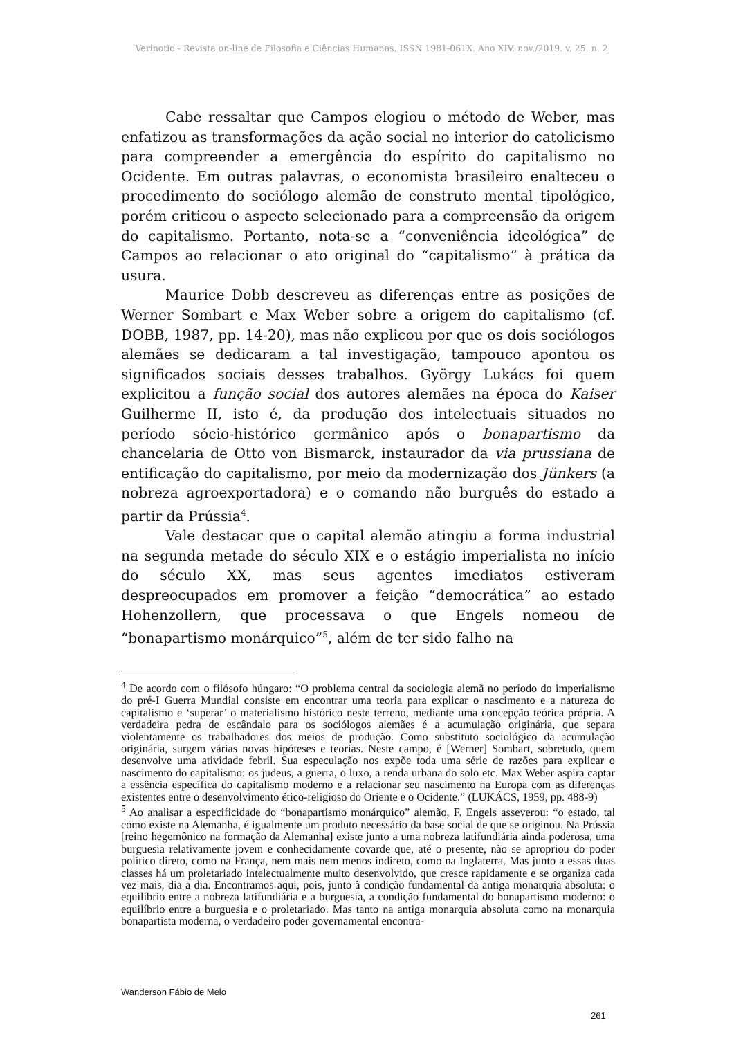Verinotio - Revista on-line de Filosofia e Ciências Humanas. ISSN 1981-061X. Ano XIV. nov./2019. v. 25. n. 2
Cabe ressaltar que Campos elogiou o método de Weber, mas enfatizou as transformações da ação social no interior do catolicismo para compreender a emergência do espírito do capitalismo no Ocidente. Em outras palavras, o economista brasileiro enalteceu o procedimento do sociólogo alemão de construto mental tipológico, porém criticou o aspecto selecionado para a compreensão da origem do capitalismo. Portanto, nota-se a “conveniência ideológica” de Campos ao relacionar o ato original do “capitalismo” à prática da usura.
Maurice Dobb descreveu as diferenças entre as posições de Werner Sombart e Max Weber sobre a origem do capitalismo (cf. DOBB, 1987, pp. 14-20), mas não explicou por que os dois sociólogos alemães se dedicaram a tal investigação, tampouco apontou os significados sociais desses trabalhos. György Lukács foi quem explicitou a função social dos autores alemães na época do Kaiser Guilherme II, isto é, da produção dos intelectuais situados no período sócio-histórico germânico após o bonapartismo da chancelaria de Otto von Bismarck, instaurador da via prussiana de entificação do capitalismo, por meio da modernização dos Jünkers (a nobreza agroexportadora) e o comando não burguês do estado a partir da Prússia<sup>4</sup>.
Vale destacar que o capital alemão atingiu a forma industrial na segunda metade do século XIX e o estágio imperialista no início do século XX, mas seus agentes imediatos estiveram despreocupados em promover a feição “democrática” ao estado Hohenzollern, que processava o que Engels nomeou de “bonapartismo monárquico”<sup>5</sup>, além de ter sido falho na
<sup>4</sup> De acordo com o filósofo húngaro: “O problema central da sociologia alemã no período do imperialismo do pré-I Guerra Mundial consiste em encontrar uma teoria para explicar o nascimento e a natureza do capitalismo e ‘superar’ o materialismo histórico neste terreno, mediante uma concepção teórica própria. A verdadeira pedra de escândalo para os sociólogos alemães é a acumulação originária, que separa violentamente os trabalhadores dos meios de produção. Como substituto sociológico da acumulação originária, surgem várias novas hipóteses e teorias. Neste campo, é [Werner] Sombart, sobretudo, quem desenvolve uma atividade febril. Sua especulação nos expõe toda uma série de razões para explicar o nascimento do capitalismo: os judeus, a guerra, o luxo, a renda urbana do solo etc. Max Weber aspira captar a essência específica do capitalismo moderno e a relacionar seu nascimento na Europa com as diferenças existentes entre o desenvolvimento ético-religioso do Oriente e o Ocidente.” (LUKÁCS, 1959, pp. 488-9)
<sup>5</sup> Ao analisar a especificidade do “bonapartismo monárquico” alemão, F. Engels asseverou: “o estado, tal como existe na Alemanha, é igualmente um produto necessário da base social de que se originou. Na Prússia [reino hegemônico na formação da Alemanha] existe junto a uma nobreza latifundiária ainda poderosa, uma burguesia relativamente jovem e conhecidamente covarde que, até o presente, não se apropriou do poder político direto, como na França, nem mais nem menos indireto, como na Inglaterra. Mas junto a essas duas classes há um proletariado intelectualmente muito desenvolvido, que cresce rapidamente e se organiza cada vez mais, dia a dia. Encontramos aqui, pois, junto à condição fundamental da antiga monarquia absoluta: o equilíbrio entre a nobreza latifundiária e a burguesia, a condição fundamental do bonapartismo moderno: o equilíbrio entre a burguesia e o proletariado. Mas tanto na antiga monarquia absoluta como na monarquia bonapartista moderna, o verdadeiro poder governamental encontra-
Wanderson Fábio de Melo
261